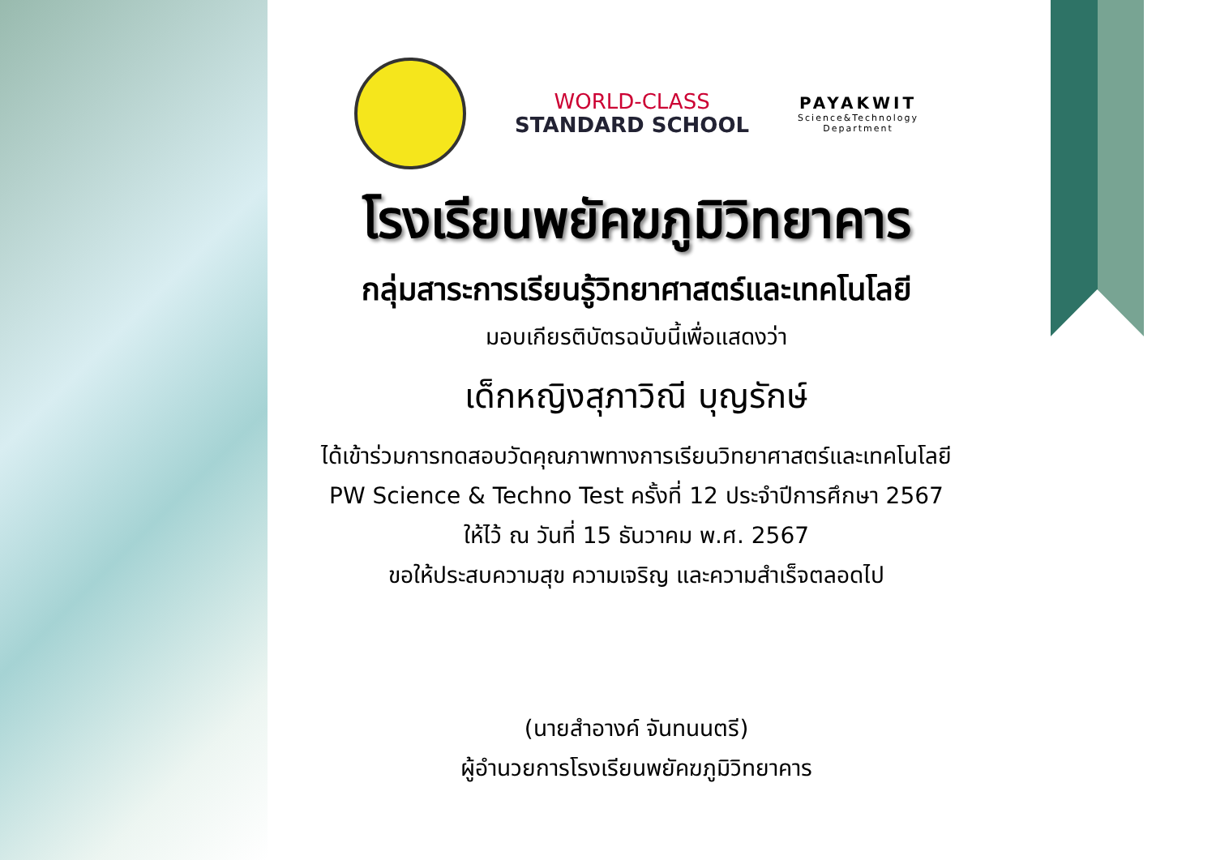WORLD-CLASS
STANDARD SCHOOL
PAYAKWIT
Science&Technology
Department
โรงเรียนพยัคฆภูมิวิทยาคาร
กลุ่มสาระการเรียนรู้วิทยาศาสตร์และเทคโนโลยี
มอบเกียรติบัตรฉบับนี้เพื่อแสดงว่า
เด็กหญิงสุภาวิณี บุญรักษ์
ได้เข้าร่วมการทดสอบวัดคุณภาพทางการเรียนวิทยาศาสตร์และเทคโนโลยี
PW Science & Techno Test ครั้งที่ 12 ประจำปีการศึกษา 2567
ให้ไว้ ณ วันที่ 15 ธันวาคม พ.ศ. 2567
ขอให้ประสบความสุข ความเจริญ และความสำเร็จตลอดไป
(นายสำอางค์ จันทนนตรี)
ผู้อำนวยการโรงเรียนพยัคฆภูมิวิทยาคาร